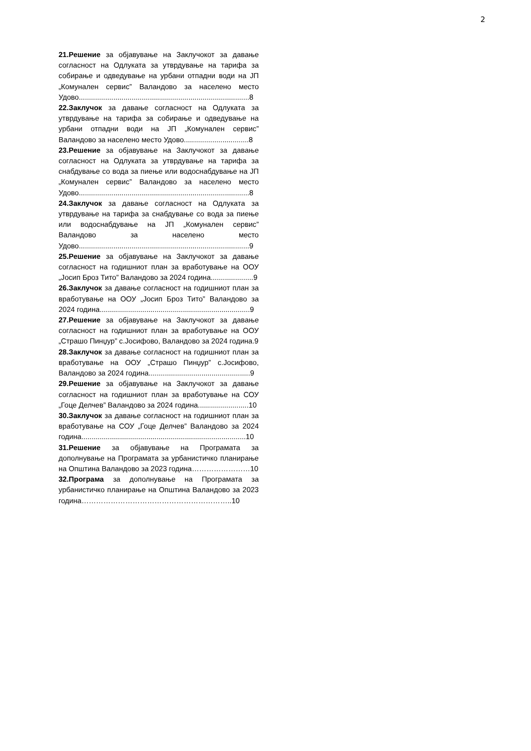2
21.Решение за објавување на Заклучокот за давање согласност на Одлуката за утврдување на тарифа за собирање и одведување на урбани отпадни води на ЈП „Комунален сервис” Валандово за населено место Удово....................................................................................8
22.Заклучок за давање согласност на Одлуката за утврдување на тарифа за собирање и одведување на урбани отпадни води на ЈП „Комунален сервис” Валандово за населено место Удово................................8
23.Решение за објавување на Заклучокот за давање согласност на Одлуката за утврдување на тарифа за снабдување со вода за пиење или водоснабдување на ЈП „Комунален сервис” Валандово за населено место Удово....................................................................................8
24.Заклучок за давање согласност на Одлуката за утврдување на тарифа за снабдување со вода за пиење или водоснабдување на ЈП „Комунален сервис” Валандово за населено место Удово....................................................................................9
25.Решение за објавување на Заклучокот за давање согласност на годишниот план за вработување на ООУ „Јосип Броз Тито” Валандово за 2024 година.....................9
26.Заклучок за давање согласност на годишниот план за вработување на ООУ „Јосип Броз Тито” Валандово за 2024 година..........................................................................9
27.Решение за објавување на Заклучокот за давање согласност на годишниот план за вработување на ООУ „Страшо Пинџур” с.Јосифово, Валандово за 2024 година.9
28.Заклучок за давање согласност на годишниот план за вработување на ООУ „Страшо Пинџур” с.Јосифово, Валандово за 2024 година..................................................9
29.Решение за објавување на Заклучокот за давање согласност на годишниот план за вработување на СОУ „Гоце Делчев” Валандово за 2024 година.........................10
30.Заклучок за давање согласност на годишниот план за вработување на СОУ „Гоце Делчев” Валандово за 2024 година.................................................................................10
31.Решение за објавување на Програмата за дополнување на Програмата за урбанистичко планирање на Општина Валандово за 2023 година……………………10
32.Програма за дополнување на Програмата за урбанистичко планирање на Општина Валандово за 2023 година……………………………………………………..10